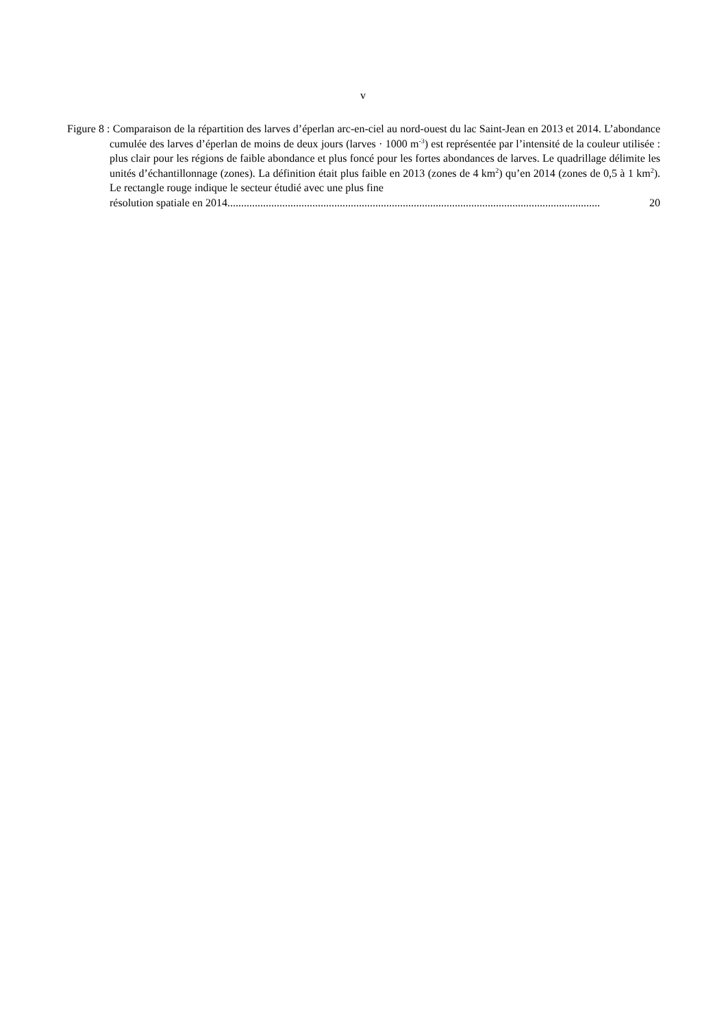v
Figure 8 : Comparaison de la répartition des larves d’éperlan arc-en-ciel au nord-ouest du lac Saint-Jean en 2013 et 2014. L’abondance cumulée des larves d’éperlan de moins de deux jours (larves · 1000 m<sup>-3</sup>) est représentée par l’intensité de la couleur utilisée : plus clair pour les régions de faible abondance et plus foncé pour les fortes abondances de larves. Le quadrillage délimite les unités d’échantillonnage (zones). La définition était plus faible en 2013 (zones de 4 km<sup>2</sup>) qu’en 2014 (zones de 0,5 à 1 km<sup>2</sup>). Le rectangle rouge indique le secteur étudié avec une plus fine
résolution spatiale en 2014........................................................................................................................................ 20